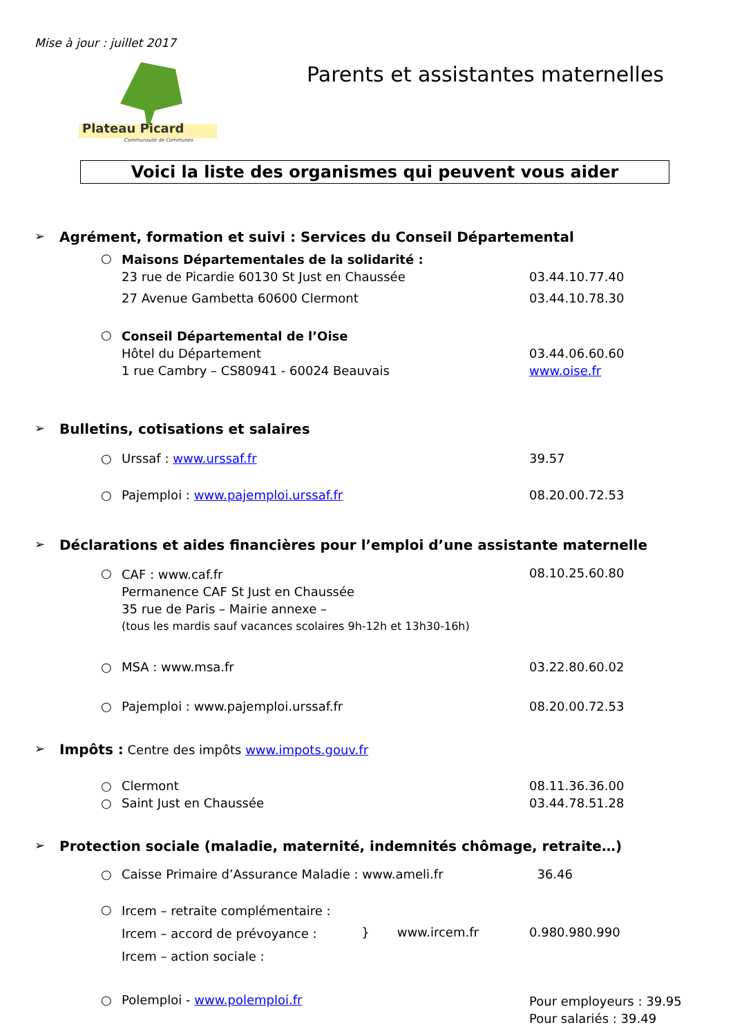Mise à jour : juillet 2017
Plateau Picard
Communauté de Communes
Parents et assistantes maternelles
Voici la liste des organismes qui peuvent vous aider
➢ Agrément, formation et suivi : Services du Conseil Départemental
○
Maisons Départementales de la solidarité :
23 rue de Picardie 60130 St Just en Chaussée
27 Avenue Gambetta 60600 Clermont
03.44.10.77.40
03.44.10.78.30
○
Conseil Départemental de l’Oise
Hôtel du Département
1 rue Cambry – CS80941 - 60024 Beauvais
03.44.06.60.60
www.oise.fr
➢ Bulletins, cotisations et salaires
○ Urssaf : www.urssaf.fr 39.57
○ Pajemploi : www.pajemploi.urssaf.fr 08.20.00.72.53
➢ Déclarations et aides financières pour l’emploi d’une assistante maternelle
○
CAF : www.caf.fr
Permanence CAF St Just en Chaussée
35 rue de Paris – Mairie annexe –
(tous les mardis sauf vacances scolaires 9h-12h et 13h30-16h)
08.10.25.60.80
○ MSA : www.msa.fr 03.22.80.60.02
○ Pajemploi : www.pajemploi.urssaf.fr 08.20.00.72.53
➢ Impôts : Centre des impôts www.impots.gouv.fr
○ Clermont 08.11.36.36.00
○ Saint Just en Chaussée 03.44.78.51.28
➢ Protection sociale (maladie, maternité, indemnités chômage, retraite…)
○ Caisse Primaire d’Assurance Maladie : www.ameli.fr 36.46
○
Ircem – retraite complémentaire :
Ircem – accord de prévoyance :
Ircem – action sociale :
} www.ircem.fr 0.980.980.990
○ Polemploi - www.polemploi.fr
Pour employeurs : 39.95
Pour salariés : 39.49